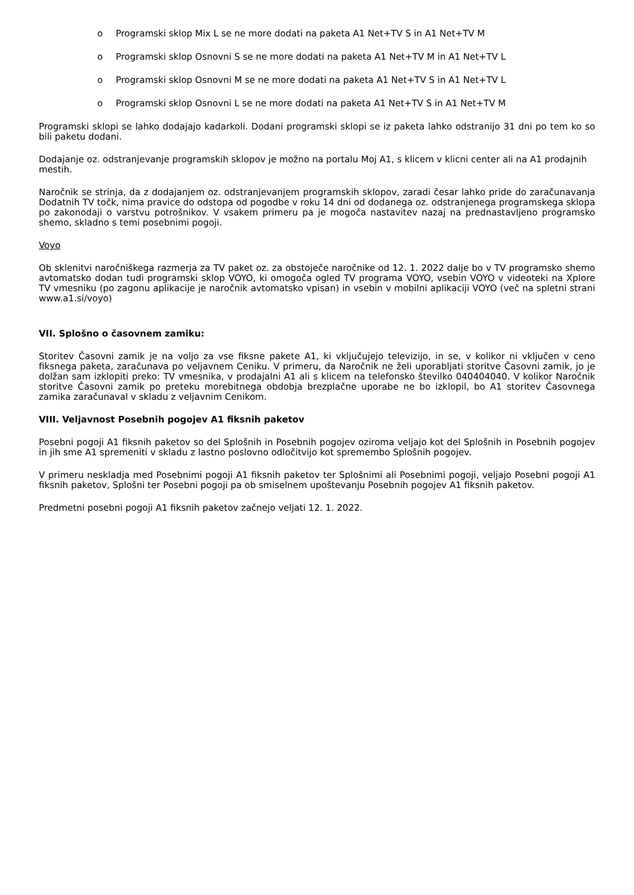o Programski sklop Mix L se ne more dodati na paketa A1 Net+TV S in A1 Net+TV M
o Programski sklop Osnovni S se ne more dodati na paketa A1 Net+TV M in A1 Net+TV L
o Programski sklop Osnovni M se ne more dodati na paketa A1 Net+TV S in A1 Net+TV L
o Programski sklop Osnovni L se ne more dodati na paketa A1 Net+TV S in A1 Net+TV M
Programski sklopi se lahko dodajajo kadarkoli. Dodani programski sklopi se iz paketa lahko odstranijo 31 dni po tem ko so bili paketu dodani.
Dodajanje oz. odstranjevanje programskih sklopov je možno na portalu Moj A1, s klicem v klicni center ali na A1 prodajnih mestih.
Naročnik se strinja, da z dodajanjem oz. odstranjevanjem programskih sklopov, zaradi česar lahko pride do zaračunavanja Dodatnih TV točk, nima pravice do odstopa od pogodbe v roku 14 dni od dodanega oz. odstranjenega programskega sklopa po zakonodaji o varstvu potrošnikov. V vsakem primeru pa je mogoča nastavitev nazaj na prednastavljeno programsko shemo, skladno s temi posebnimi pogoji.
Voyo
Ob sklenitvi naročniškega razmerja za TV paket oz. za obstoječe naročnike od 12. 1. 2022 dalje bo v TV programsko shemo avtomatsko dodan tudi programski sklop VOYO, ki omogoča ogled TV programa VOYO, vsebin VOYO v videoteki na Xplore TV vmesniku (po zagonu aplikacije je naročnik avtomatsko vpisan) in vsebin v mobilni aplikaciji VOYO (več na spletni strani www.a1.si/voyo)
VII. Splošno o časovnem zamiku:
Storitev Časovni zamik je na voljo za vse fiksne pakete A1, ki vključujejo televizijo, in se, v kolikor ni vključen v ceno fiksnega paketa, zaračunava po veljavnem Ceniku. V primeru, da Naročnik ne želi uporabljati storitve Časovni zamik, jo je dolžan sam izklopiti preko: TV vmesnika, v prodajalni A1 ali s klicem na telefonsko številko 040404040. V kolikor Naročnik storitve Časovni zamik po preteku morebitnega obdobja brezplačne uporabe ne bo izklopil, bo A1 storitev Časovnega zamika zaračunaval v skladu z veljavnim Cenikom.
VIII. Veljavnost Posebnih pogojev A1 fiksnih paketov
Posebni pogoji A1 fiksnih paketov so del Splošnih in Posebnih pogojev oziroma veljajo kot del Splošnih in Posebnih pogojev in jih sme A1 spremeniti v skladu z lastno poslovno odločitvijo kot spremembo Splošnih pogojev.
V primeru neskladja med Posebnimi pogoji A1 fiksnih paketov ter Splošnimi ali Posebnimi pogoji, veljajo Posebni pogoji A1 fiksnih paketov, Splošni ter Posebni pogoji pa ob smiselnem upoštevanju Posebnih pogojev A1 fiksnih paketov.
Predmetni posebni pogoji A1 fiksnih paketov začnejo veljati 12. 1. 2022.